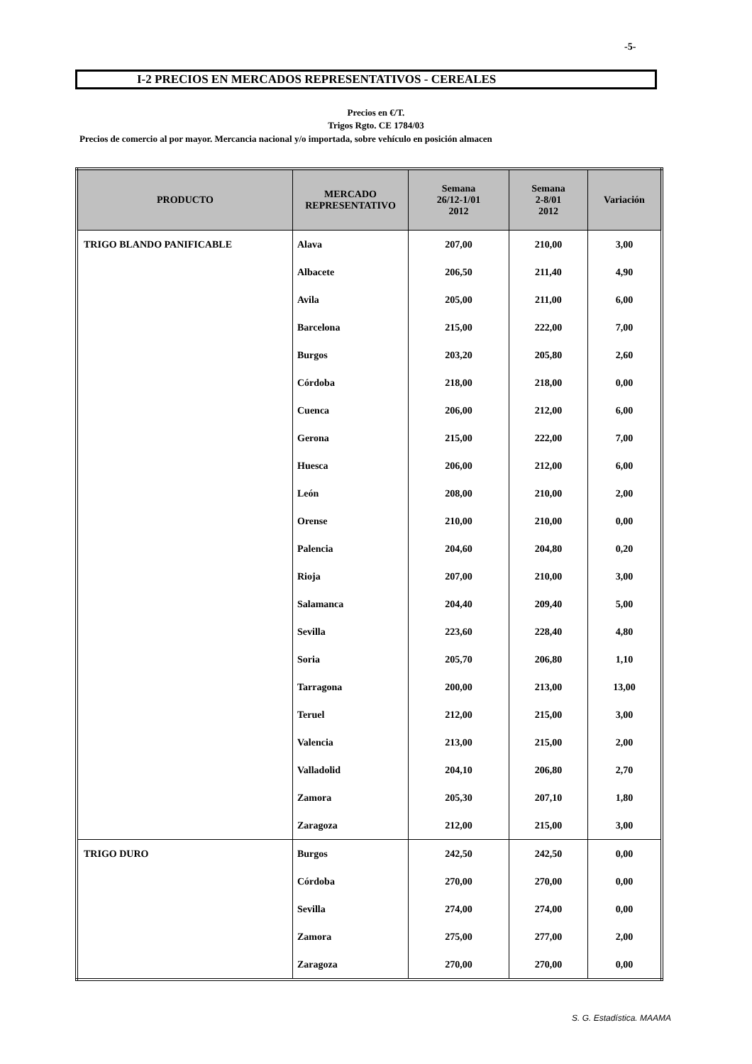-5-
I-2 PRECIOS EN MERCADOS REPRESENTATIVOS - CEREALES
Precios en €/T.
Trigos Rgto. CE 1784/03
Precios de comercio al por mayor. Mercancia nacional y/o importada, sobre vehículo en posición almacen
| PRODUCTO | MERCADO REPRESENTATIVO | Semana 26/12-1/01 2012 | Semana 2-8/01 2012 | Variación |
| --- | --- | --- | --- | --- |
| TRIGO BLANDO PANIFICABLE | Alava | 207,00 | 210,00 | 3,00 |
| | Albacete | 206,50 | 211,40 | 4,90 |
| | Avila | 205,00 | 211,00 | 6,00 |
| | Barcelona | 215,00 | 222,00 | 7,00 |
| | Burgos | 203,20 | 205,80 | 2,60 |
| | Córdoba | 218,00 | 218,00 | 0,00 |
| | Cuenca | 206,00 | 212,00 | 6,00 |
| | Gerona | 215,00 | 222,00 | 7,00 |
| | Huesca | 206,00 | 212,00 | 6,00 |
| | León | 208,00 | 210,00 | 2,00 |
| | Orense | 210,00 | 210,00 | 0,00 |
| | Palencia | 204,60 | 204,80 | 0,20 |
| | Rioja | 207,00 | 210,00 | 3,00 |
| | Salamanca | 204,40 | 209,40 | 5,00 |
| | Sevilla | 223,60 | 228,40 | 4,80 |
| | Soria | 205,70 | 206,80 | 1,10 |
| | Tarragona | 200,00 | 213,00 | 13,00 |
| | Teruel | 212,00 | 215,00 | 3,00 |
| | Valencia | 213,00 | 215,00 | 2,00 |
| | Valladolid | 204,10 | 206,80 | 2,70 |
| | Zamora | 205,30 | 207,10 | 1,80 |
| | Zaragoza | 212,00 | 215,00 | 3,00 |
| TRIGO DURO | Burgos | 242,50 | 242,50 | 0,00 |
| | Córdoba | 270,00 | 270,00 | 0,00 |
| | Sevilla | 274,00 | 274,00 | 0,00 |
| | Zamora | 275,00 | 277,00 | 2,00 |
| | Zaragoza | 270,00 | 270,00 | 0,00 |
S. G. Estadística. MAAMA